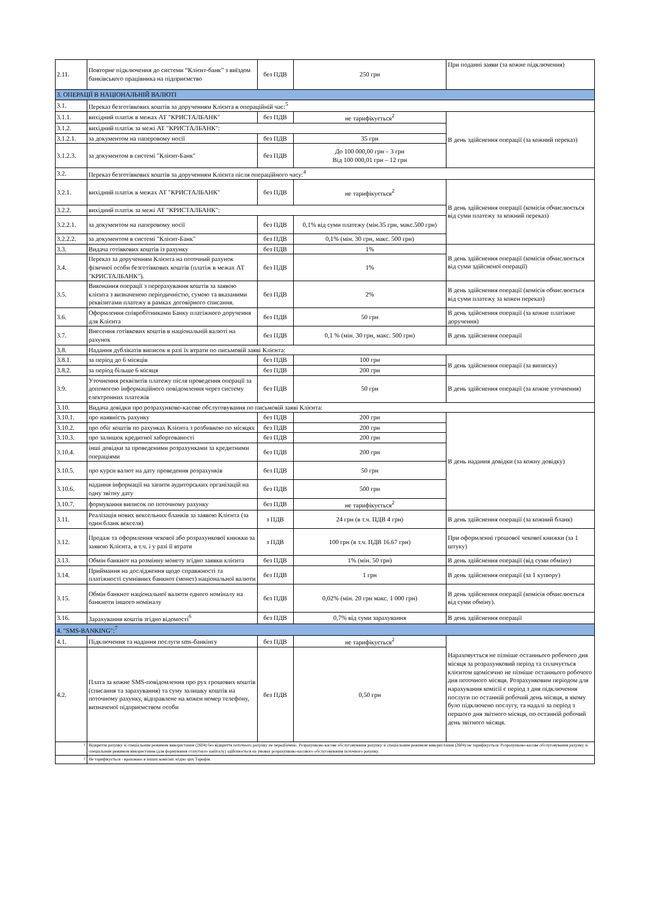| 2.11. | Повторне підключення до системи “Клієнт-банк” з виїздом банківського працівника на підприємство | без ПДВ | 250 грн | При поданні заяви (за кожне підключення) |
| 3. ОПЕРАЦІЇ В НАЦІОНАЛЬНІЙ ВАЛЮТІ | | | | |
| 3.1. | Переказ безготівкових коштів за дорученням Клієнта в операційній час:<sup>5</sup> | | | |
| 3.1.1. | вихідний платіж в межах АТ "КРИСТАЛБАНК" | без ПДВ | не тарифікується<sup>2</sup> | В день здійснення операції (за кожний переказ) |
| 3.1.2. | вихідний платіж за межі АТ "КРИСТАЛБАНК": | | | |
| 3.1.2.1. | за документом на паперовому носії | без ПДВ | 35 грн | |
| 3.1.2.3. | за документом в системі "Клієнт-Банк" | без ПДВ | До 100 000,00 грн – 3 грн Від 100 000,01 грн – 12 грн | |
| 3.2. | Переказ безготівкових коштів за дорученням Клієнта після операційного часу:<sup>4</sup> | | | |
| 3.2.1. | вихідний платіж в межах АТ "КРИСТАЛБАНК" | без ПДВ | не тарифікується<sup>2</sup> | В день здійснення операції (комісія обчислюється від суми платежу за кожний переказ) |
| 3.2.2. | вихідний платіж за межі АТ "КРИСТАЛБАНК": | | | |
| 3.2.2.1. | за документом на паперовому носії | без ПДВ | 0,1% від суми платежу (мін.35 грн, макс.500 грн) | |
| 3.2.2.2. | за документом в системі "Клієнт-Банк" | без ПДВ | 0,1% (мін. 30 грн, макс. 500 грн) | |
| 3.3. | Видача готівкових коштів із рахунку | без ПДВ | 1% | В день здійснення операції (комісія обчислюється від суми здійсненої операції) |
| 3.4. | Переказ за дорученням Клієнта на поточний рахунок фізичної особи безготівкових коштів (платіж в межах АТ "КРИСТАЛБАНК"). | без ПДВ | 1% | |
| 3.5. | Виконання операції з перерахування коштів за заявою клієнта з визначеною періодичністю, сумою та вказаними реквізитами платежу в рамках договірного списання. | без ПДВ | 2% | В день здійснення операції (комісія обчислюється від суми платежу за кожен переказ) |
| 3.6. | Оформлення співробітниками Банку платіжного доручення для Клієнта | без ПДВ | 50 грн | В день здійснення операції (за кожне платіжне доручення) |
| 3.7. | Внесення готівкових коштів в національній валюті на рахунок | без ПДВ | 0,1 % (мін. 30 грн, макс. 500 грн) | В день здійснення операції |
| 3.8. | Надання дублікатів виписок в разі їх втрати по письмовій заяві Клієнта: | | | |
| 3.8.1. | за період до 6 місяців | без ПДВ | 100 грн | В день здійснення операції (за виписку) |
| 3.8.2. | за період більше 6 місяця | без ПДВ | 200 грн | |
| 3.9. | Уточнення реквізитів платежу після проведення операції за допомогою інформаційного повідомлення через систему електронних платежів | без ПДВ | 50 грн | В день здійснення операції (за кожне уточнення) |
| 3.10. | Видача довідки про розрахунково-касове обслуговування по письмовій заяві Клієнта: | | | |
| 3.10.1. | про наявність рахунку | без ПДВ | 200 грн | В день надання довідки (за кожну довідку) |
| 3.10.2. | про обіг коштів по рахунках Клієнта з розбивкою по місяцях | без ПДВ | 200 грн | |
| 3.10.3. | про залишок кредитної заборгованості | без ПДВ | 200 грн | |
| 3.10.4. | інші довідки за проведеними розрахунками за кредитними операціями | без ПДВ | 200 грн | |
| 3.10.5. | про курси валют на дату проведення розрахунків | без ПДВ | 50 грн | |
| 3.10.6. | надання інформації на запити аудиторських організацій на одну звітну дату | без ПДВ | 500 грн | |
| 3.10.7. | формування виписок по поточному рахунку | без ПДВ | не тарифікується<sup>2</sup> | |
| 3.11. | Реалізація нових вексельних бланків за заявою Клієнта (за один бланк векселя) | з ПДВ | 24 грн (в т.ч. ПДВ 4 грн) | В день здійснення операції (за кожний бланк) |
| 3.12. | Продаж та оформлення чекової або розрахункової книжки за заявою Клієнта, в т.ч. і у разі її втрати | з ПДВ | 100 грн (в т.ч. ПДВ 16.67 грн) | При оформленні грошової чекової книжки (за 1 штуку) |
| 3.13. | Обмін банкнот на розмінну монету згідно заявки клієнта | без ПДВ | 1% (мін. 50 грн) | В день здійснення операції (від суми обміну) |
| 3.14. | Приймання на дослідження щодо справжності та платіжності сумнівних банкнот (монет) національної валюти | без ПДВ | 1 грн | В день здійснення операції (за 1 купюру) |
| 3.15. | Обмін банкнот національної валюти одного номіналу на банкноти іншого номіналу | без ПДВ | 0,02% (мін. 20 грн макс. 1 000 грн) | В день здійснення операції (комісія обчислюється від суми обміну). |
| 3.16. | Зарахування коштів згідно відомості<sup>6</sup> | без ПДВ | 0,7% від суми зарахування | В день здійснення операції |
| 4. "SMS-BANKING":<sup>7</sup> | | | | |
| 4.1. | Підключення та надання послуги sms-банкінгу | без ПДВ | не тарифікується<sup>2</sup> | Нараховується не пізніше останнього робочого дня місяця за розрахунковий період та сплачується клієнтом щомісячно не пізніше останнього робочого дня поточного місяця. Розрахунковим періодом для нарахування комісії є період з дня підключення послуги по останній робочий день місяця, в якому було підключено послугу, та надалі за період з першого дня звітного місяця, по останній робочий день звітного місяця. |
| 4.2. | Плата за кожне SMS-повідомлення про рух грошових коштів (списання та зарахування) та суму залишку коштів на поточному рахунку, відправлене на кожен номер телефону, визначеної підприємством особи | без ПДВ | 0,50 грн | |
| <sup>1</sup> | Відкриття рахунку зі спеціальним режимом використання (2604) без відкриття поточного рахунку не передбачено. Розрахунково-касове обслуговування рахунку зі спеціальним режимом використання (2604) не тарифікується. Розрахунково-касове обслуговування рахунку зі спеціальним режимом використання (для формування статутного капіталу) здійснюється на умовах розрахунково-касового обслуговування поточного рахунку. | | | |
| <sup>2</sup> | Не тарифікується - враховано в інших комісіях згідно цих Тарифів. | | | |